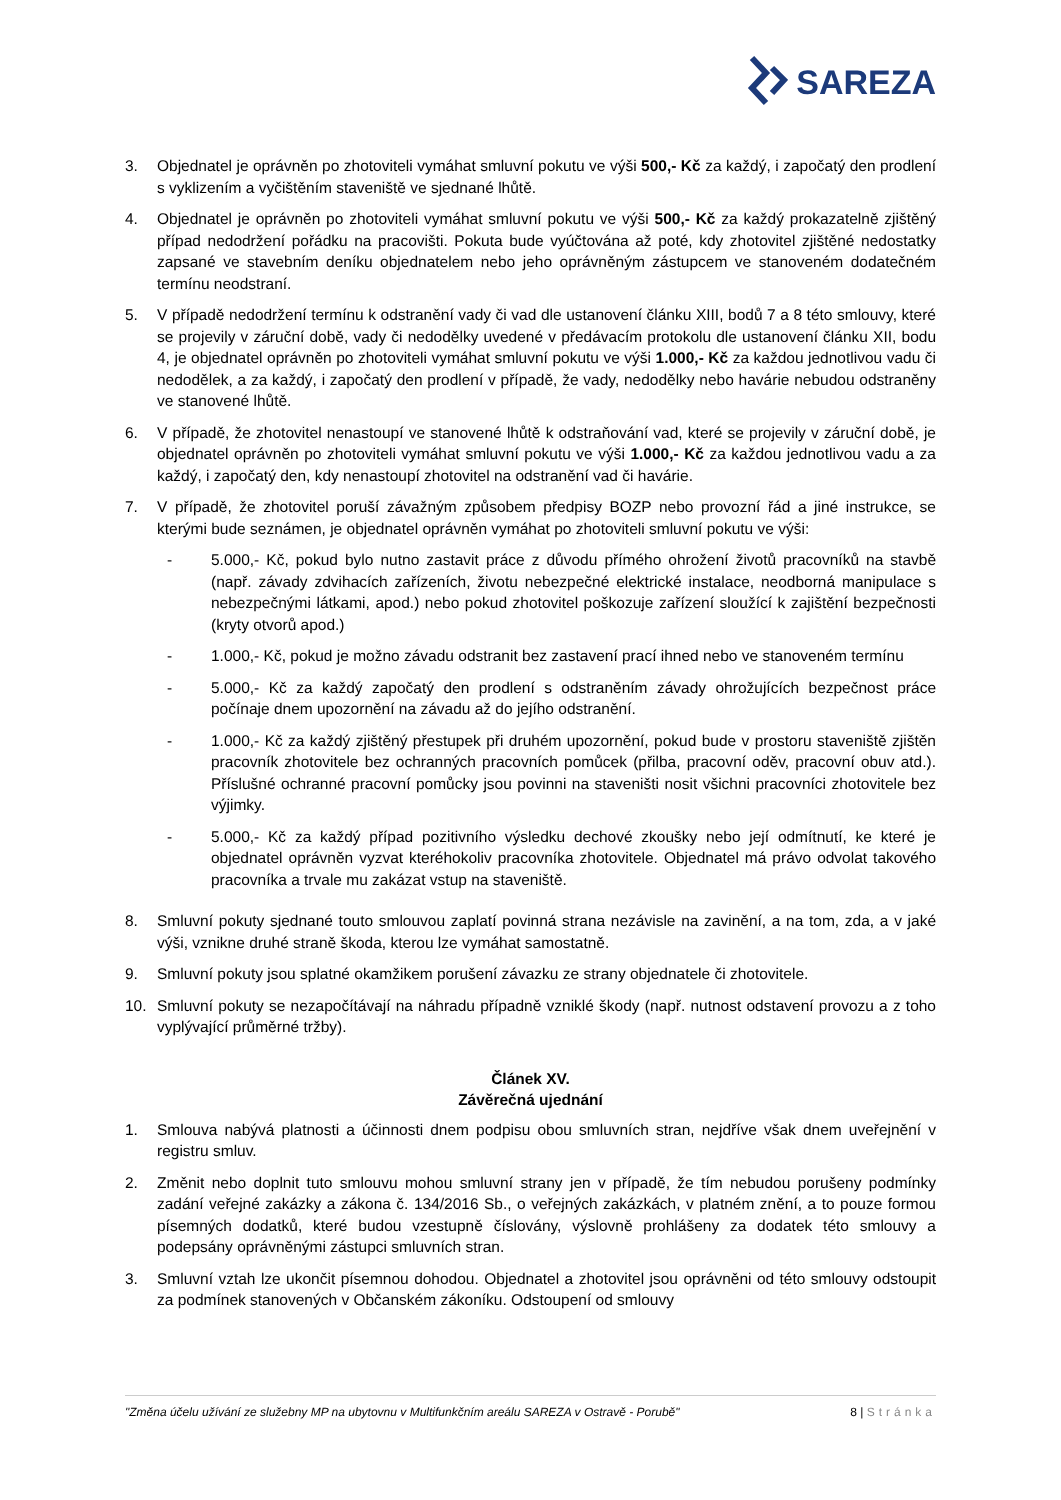SAREZA
3. Objednatel je oprávněn po zhotoviteli vymáhat smluvní pokutu ve výši 500,- Kč za každý, i započatý den prodlení s vyklizením a vyčištěním staveniště ve sjednané lhůtě.
4. Objednatel je oprávněn po zhotoviteli vymáhat smluvní pokutu ve výši 500,- Kč za každý prokazatelně zjištěný případ nedodržení pořádku na pracovišti. Pokuta bude vyúčtována až poté, kdy zhotovitel zjištěné nedostatky zapsané ve stavebním deníku objednatelem nebo jeho oprávněným zástupcem ve stanoveném dodatečném termínu neodstraní.
5. V případě nedodržení termínu k odstranění vady či vad dle ustanovení článku XIII, bodů 7 a 8 této smlouvy, které se projevily v záruční době, vady či nedodělky uvedené v předávacím protokolu dle ustanovení článku XII, bodu 4, je objednatel oprávněn po zhotoviteli vymáhat smluvní pokutu ve výši 1.000,- Kč za každou jednotlivou vadu či nedodělek, a za každý, i započatý den prodlení v případě, že vady, nedodělky nebo havárie nebudou odstraněny ve stanovené lhůtě.
6. V případě, že zhotovitel nenastoupí ve stanovené lhůtě k odstraňování vad, které se projevily v záruční době, je objednatel oprávněn po zhotoviteli vymáhat smluvní pokutu ve výši 1.000,- Kč za každou jednotlivou vadu a za každý, i započatý den, kdy nenastoupí zhotovitel na odstranění vad či havárie.
7. V případě, že zhotovitel poruší závažným způsobem předpisy BOZP nebo provozní řád a jiné instrukce, se kterými bude seznámen, je objednatel oprávněn vymáhat po zhotoviteli smluvní pokutu ve výši:
- 5.000,- Kč, pokud bylo nutno zastavit práce z důvodu přímého ohrožení životů pracovníků na stavbě (např. závady zdvihacích zařízeních, životu nebezpečné elektrické instalace, neodborná manipulace s nebezpečnými látkami, apod.) nebo pokud zhotovitel poškozuje zařízení sloužící k zajištění bezpečnosti (kryty otvorů apod.)
- 1.000,- Kč, pokud je možno závadu odstranit bez zastavení prací ihned nebo ve stanoveném termínu
- 5.000,- Kč za každý započatý den prodlení s odstraněním závady ohrožujících bezpečnost práce počínaje dnem upozornění na závadu až do jejího odstranění.
- 1.000,- Kč za každý zjištěný přestupek při druhém upozornění, pokud bude v prostoru staveniště zjištěn pracovník zhotovitele bez ochranných pracovních pomůcek (přilba, pracovní oděv, pracovní obuv atd.). Příslušné ochranné pracovní pomůcky jsou povinni na staveništi nosit všichni pracovníci zhotovitele bez výjimky.
- 5.000,- Kč za každý případ pozitivního výsledku dechové zkoušky nebo její odmítnutí, ke které je objednatel oprávněn vyzvat kteréhokoliv pracovníka zhotovitele. Objednatel má právo odvolat takového pracovníka a trvale mu zakázat vstup na staveniště.
8. Smluvní pokuty sjednané touto smlouvou zaplatí povinná strana nezávisle na zavinění, a na tom, zda, a v jaké výši, vznikne druhé straně škoda, kterou lze vymáhat samostatně.
9. Smluvní pokuty jsou splatné okamžikem porušení závazku ze strany objednatele či zhotovitele.
10. Smluvní pokuty se nezapočítávají na náhradu případně vzniklé škody (např. nutnost odstavení provozu a z toho vyplývající průměrné tržby).
Článek XV.
Závěrečná ujednání
1. Smlouva nabývá platnosti a účinnosti dnem podpisu obou smluvních stran, nejdříve však dnem uveřejnění v registru smluv.
2. Změnit nebo doplnit tuto smlouvu mohou smluvní strany jen v případě, že tím nebudou porušeny podmínky zadání veřejné zakázky a zákona č. 134/2016 Sb., o veřejných zakázkách, v platném znění, a to pouze formou písemných dodatků, které budou vzestupně číslovány, výslovně prohlášeny za dodatek této smlouvy a podepsány oprávněnými zástupci smluvních stran.
3. Smluvní vztah lze ukončit písemnou dohodou. Objednatel a zhotovitel jsou oprávněni od této smlouvy odstoupit za podmínek stanovených v Občanském zákoníku. Odstoupení od smlouvy
"Změna účelu užívání ze služebny MP na ubytovnu v Multifunkčním areálu SAREZA v Ostravě - Porubě" 8 | Stránka